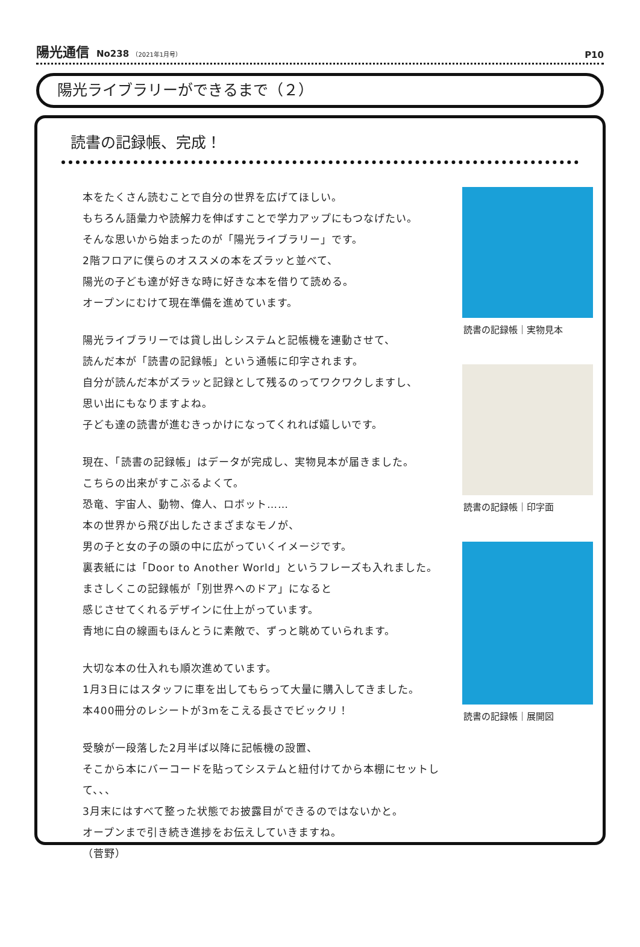陽光通信 No238 （2021年1月号）
P10
陽光ライブラリーができるまで（２）
読書の記録帳、完成！
本をたくさん読むことで自分の世界を広げてほしい。
もちろん語彙力や読解力を伸ばすことで学力アップにもつなげたい。
そんな思いから始まったのが「陽光ライブラリー」です。
2階フロアに僕らのオススメの本をズラッと並べて、
陽光の子ども達が好きな時に好きな本を借りて読める。
オープンにむけて現在準備を進めています。
陽光ライブラリーでは貸し出しシステムと記帳機を連動させて、
読んだ本が「読書の記録帳」という通帳に印字されます。
自分が読んだ本がズラッと記録として残るのってワクワクしますし、
思い出にもなりますよね。
子ども達の読書が進むきっかけになってくれれば嬉しいです。
現在、「読書の記録帳」はデータが完成し、実物見本が届きました。
こちらの出来がすこぶるよくて。
恐竜、宇宙人、動物、偉人、ロボット……
本の世界から飛び出したさまざまなモノが、
男の子と女の子の頭の中に広がっていくイメージです。
裏表紙には「Door to Another World」というフレーズも入れました。
まさしくこの記録帳が「別世界へのドア」になると
感じさせてくれるデザインに仕上がっています。
青地に白の線画もほんとうに素敵で、ずっと眺めていられます。
大切な本の仕入れも順次進めています。
1月3日にはスタッフに車を出してもらって大量に購入してきました。
本400冊分のレシートが3mをこえる長さでビックリ！
受験が一段落した2月半ば以降に記帳機の設置、
そこから本にバーコードを貼ってシステムと紐付けてから本棚にセットして、、、
3月末にはすべて整った状態でお披露目ができるのではないかと。
オープンまで引き続き進捗をお伝えしていきますね。
（菅野）
読書の記録帳｜実物見本
読書の記録帳｜印字面
読書の記録帳｜展開図